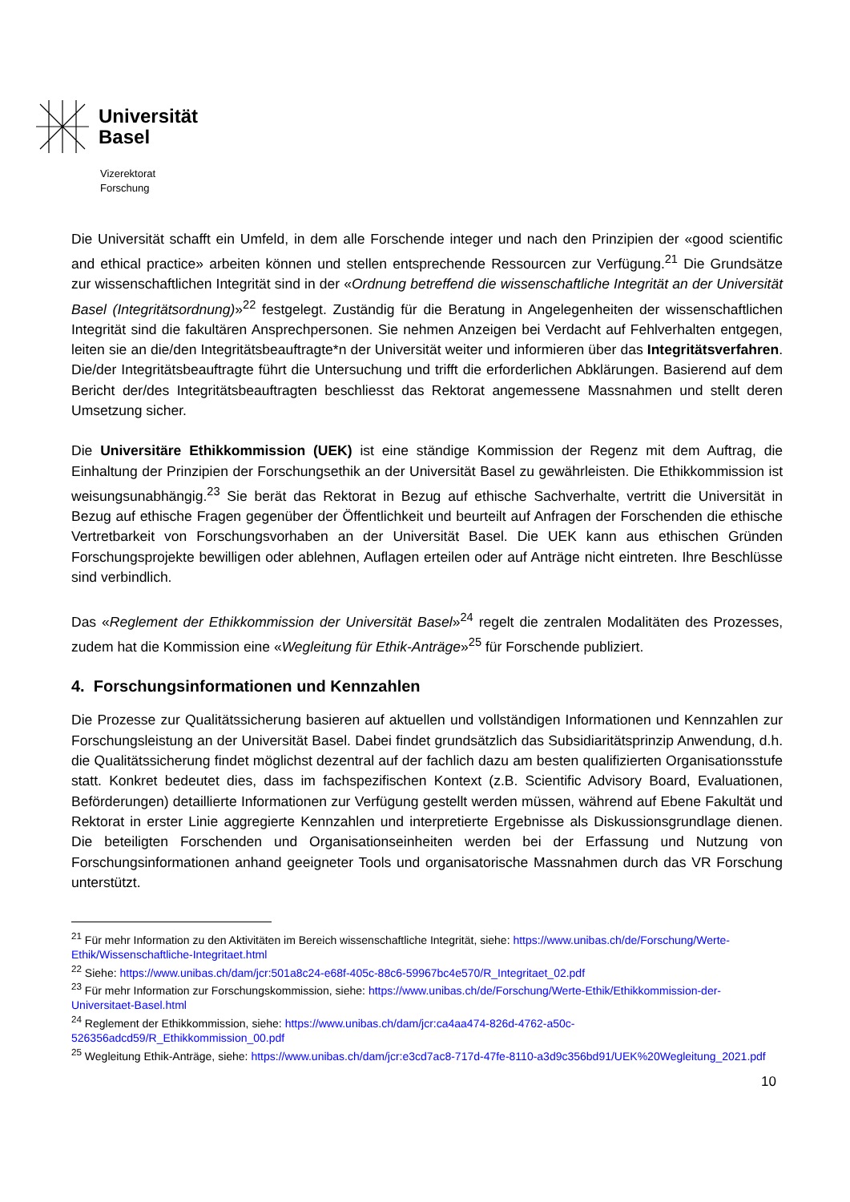Universität
Basel
Vizerektorat
Forschung
Die Universität schafft ein Umfeld, in dem alle Forschende integer und nach den Prinzipien der «good scientific and ethical practice» arbeiten können und stellen entsprechende Ressourcen zur Verfügung.<sup>21</sup> Die Grundsätze zur wissenschaftlichen Integrität sind in der «Ordnung betreffend die wissenschaftliche Integrität an der Universität Basel (Integritätsordnung)»<sup>22</sup> festgelegt. Zuständig für die Beratung in Angelegenheiten der wissenschaftlichen Integrität sind die fakultären Ansprechpersonen. Sie nehmen Anzeigen bei Verdacht auf Fehlverhalten entgegen, leiten sie an die/den Integritätsbeauftragte*n der Universität weiter und informieren über das Integritätsverfahren. Die/der Integritätsbeauftragte führt die Untersuchung und trifft die erforderlichen Abklärungen. Basierend auf dem Bericht der/des Integritätsbeauftragten beschliesst das Rektorat angemessene Massnahmen und stellt deren Umsetzung sicher.
Die Universitäre Ethikkommission (UEK) ist eine ständige Kommission der Regenz mit dem Auftrag, die Einhaltung der Prinzipien der Forschungsethik an der Universität Basel zu gewährleisten. Die Ethikkommission ist weisungsunabhängig.<sup>23</sup> Sie berät das Rektorat in Bezug auf ethische Sachverhalte, vertritt die Universität in Bezug auf ethische Fragen gegenüber der Öffentlichkeit und beurteilt auf Anfragen der Forschenden die ethische Vertretbarkeit von Forschungsvorhaben an der Universität Basel. Die UEK kann aus ethischen Gründen Forschungsprojekte bewilligen oder ablehnen, Auflagen erteilen oder auf Anträge nicht eintreten. Ihre Beschlüsse sind verbindlich.
Das «Reglement der Ethikkommission der Universität Basel»<sup>24</sup> regelt die zentralen Modalitäten des Prozesses, zudem hat die Kommission eine «Wegleitung für Ethik-Anträge»<sup>25</sup> für Forschende publiziert.
4. Forschungsinformationen und Kennzahlen
Die Prozesse zur Qualitätssicherung basieren auf aktuellen und vollständigen Informationen und Kennzahlen zur Forschungsleistung an der Universität Basel. Dabei findet grundsätzlich das Subsidiaritätsprinzip Anwendung, d.h. die Qualitätssicherung findet möglichst dezentral auf der fachlich dazu am besten qualifizierten Organisationsstufe statt. Konkret bedeutet dies, dass im fachspezifischen Kontext (z.B. Scientific Advisory Board, Evaluationen, Beförderungen) detaillierte Informationen zur Verfügung gestellt werden müssen, während auf Ebene Fakultät und Rektorat in erster Linie aggregierte Kennzahlen und interpretierte Ergebnisse als Diskussionsgrundlage dienen. Die beteiligten Forschenden und Organisationseinheiten werden bei der Erfassung und Nutzung von Forschungsinformationen anhand geeigneter Tools und organisatorische Massnahmen durch das VR Forschung unterstützt.
<sup>21</sup> Für mehr Information zu den Aktivitäten im Bereich wissenschaftliche Integrität, siehe: https://www.unibas.ch/de/Forschung/Werte-Ethik/Wissenschaftliche-Integritaet.html
<sup>22</sup> Siehe: https://www.unibas.ch/dam/jcr:501a8c24-e68f-405c-88c6-59967bc4e570/R_Integritaet_02.pdf
<sup>23</sup> Für mehr Information zur Forschungskommission, siehe: https://www.unibas.ch/de/Forschung/Werte-Ethik/Ethikkommission-der-Universitaet-Basel.html
<sup>24</sup> Reglement der Ethikkommission, siehe: https://www.unibas.ch/dam/jcr:ca4aa474-826d-4762-a50c-526356adcd59/R_Ethikkommission_00.pdf
<sup>25</sup> Wegleitung Ethik-Anträge, siehe: https://www.unibas.ch/dam/jcr:e3cd7ac8-717d-47fe-8110-a3d9c356bd91/UEK%20Wegleitung_2021.pdf
10